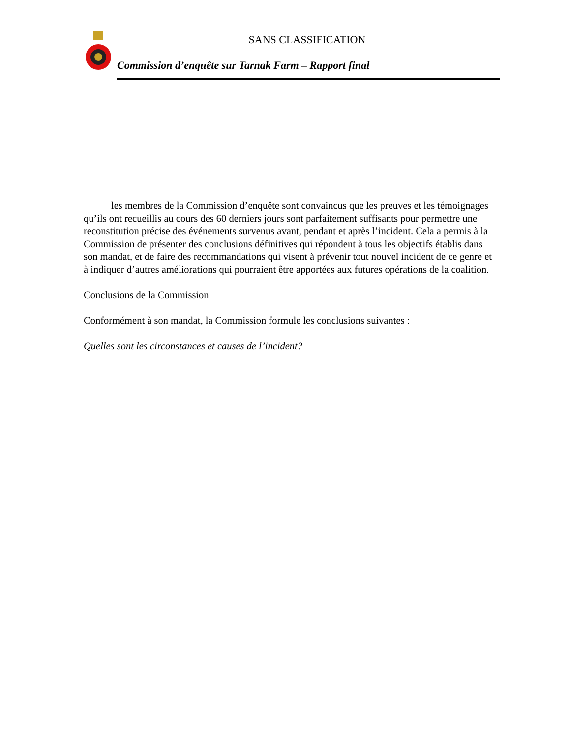SANS CLASSIFICATION
Commission d’enquête sur Tarnak Farm – Rapport final
les membres de la Commission d’enquête sont convaincus que les preuves et les témoignages qu’ils ont recueillis au cours des 60 derniers jours sont parfaitement suffisants pour permettre une reconstitution précise des événements survenus avant, pendant et après l’incident. Cela a permis à la Commission de présenter des conclusions définitives qui répondent à tous les objectifs établis dans son mandat, et de faire des recommandations qui visent à prévenir tout nouvel incident de ce genre et à indiquer d’autres améliorations qui pourraient être apportées aux futures opérations de la coalition.
Conclusions de la Commission
Conformément à son mandat, la Commission formule les conclusions suivantes :
Quelles sont les circonstances et causes de l’incident?